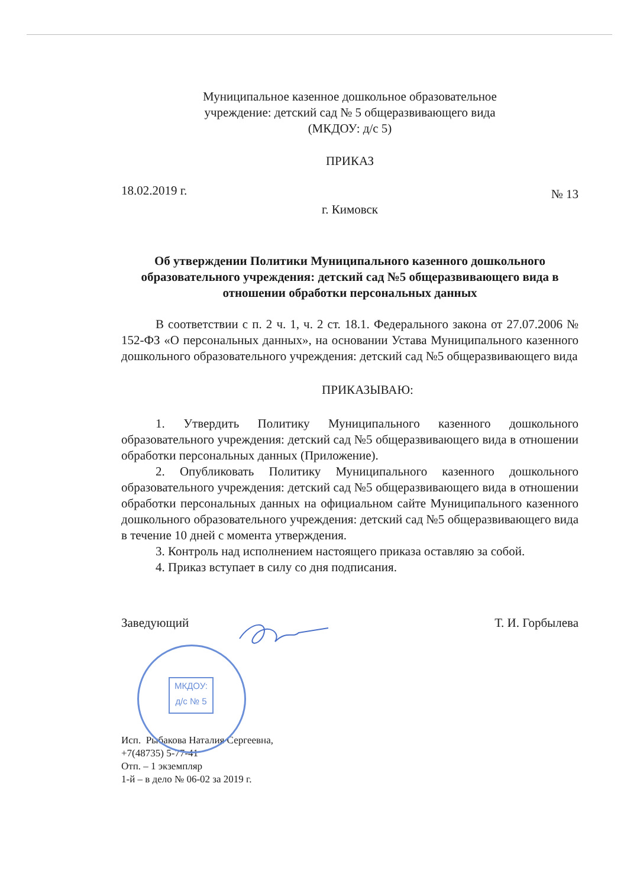Муниципальное казенное дошкольное образовательное
учреждение: детский сад № 5 общеразвивающего вида
(МКДОУ: д/с 5)
ПРИКАЗ
18.02.2019 г. № 13
г. Кимовск
Об утверждении Политики Муниципального казенного дошкольного образовательного учреждения: детский сад №5 общеразвивающего вида в отношении обработки персональных данных
В соответствии с п. 2 ч. 1, ч. 2 ст. 18.1. Федерального закона от 27.07.2006 № 152-ФЗ «О персональных данных», на основании Устава Муниципального казенного дошкольного образовательного учреждения: детский сад №5 общеразвивающего вида
ПРИКАЗЫВАЮ:
1. Утвердить Политику Муниципального казенного дошкольного образовательного учреждения: детский сад №5 общеразвивающего вида в отношении обработки персональных данных (Приложение).
2. Опубликовать Политику Муниципального казенного дошкольного образовательного учреждения: детский сад №5 общеразвивающего вида в отношении обработки персональных данных на официальном сайте Муниципального казенного дошкольного образовательного учреждения: детский сад №5 общеразвивающего вида в течение 10 дней с момента утверждения.
3. Контроль над исполнением настоящего приказа оставляю за собой.
4. Приказ вступает в силу со дня подписания.
Заведующий Т. И. Горбылева
Исп. Рыбакова Наталия Сергеевна,
+7(48735) 5-77-41
Отп. – 1 экземпляр
1-й – в дело № 06-02 за 2019 г.
МКДОУ:
д/с № 5